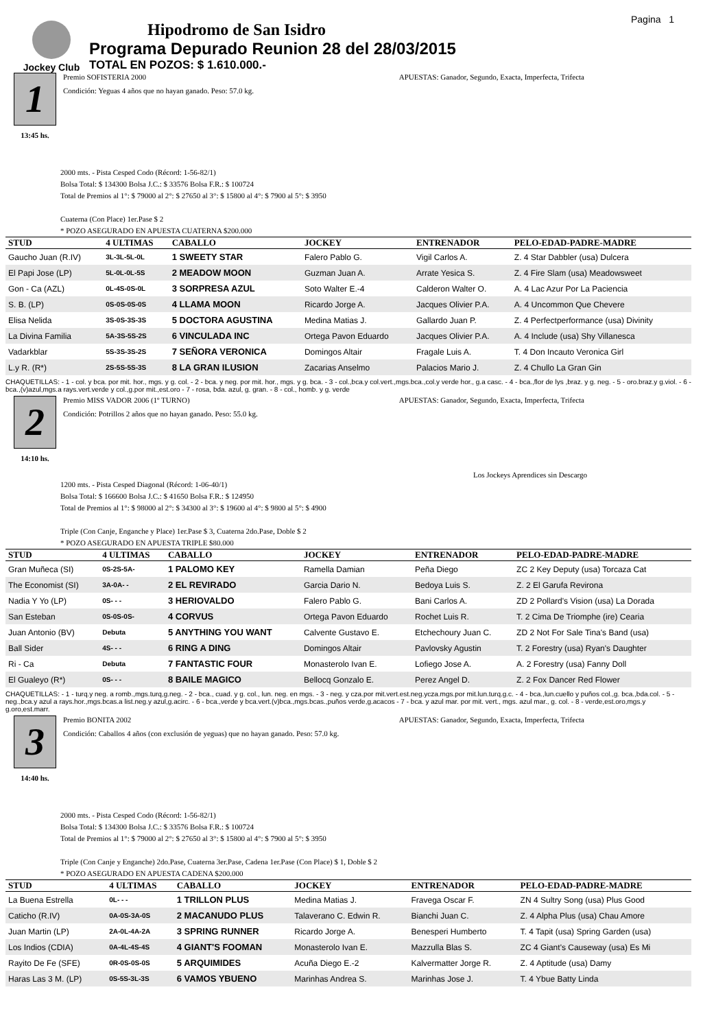Jockey Club
Hipodromo de San Isidro
Programa Depurado Reunion 28 del 28/03/2015
TOTAL EN POZOS: $ 1.610.000.-
Pagina 1
1
13:45 hs.
Premio SOFISTERIA 2000 APUESTAS: Ganador, Segundo, Exacta, Imperfecta, Trifecta
Condición: Yeguas 4 años que no hayan ganado. Peso: 57.0 kg.
2000 mts. - Pista Cesped Codo (Récord: 1-56-82/1)
Bolsa Total: $ 134300 Bolsa J.C.: $ 33576 Bolsa F.R.: $ 100724
Total de Premios al 1°: $ 79000 al 2°: $ 27650 al 3°: $ 15800 al 4°: $ 7900 al 5°: $ 3950
Cuaterna (Con Place) 1er.Pase $ 2
* POZO ASEGURADO EN APUESTA CUATERNA $200.000
| STUD | 4 ULTIMAS | CABALLO | JOCKEY | ENTRENADOR | PELO-EDAD-PADRE-MADRE |
| --- | --- | --- | --- | --- | --- |
| Gaucho Juan (R.IV) | 3L-3L-5L-0L | 1 SWEETY STAR | Falero Pablo G. | Vigil Carlos A. | Z. 4 Star Dabbler (usa) Dulcera |
| El Papi Jose (LP) | 5L-0L-0L-5S | 2 MEADOW MOON | Guzman Juan A. | Arrate Yesica S. | Z. 4 Fire Slam (usa) Meadowsweet |
| Gon - Ca (AZL) | 0L-4S-0S-0L | 3 SORPRESA AZUL | Soto Walter E.-4 | Calderon Walter O. | A. 4 Lac Azur Por La Paciencia |
| S. B. (LP) | 0S-0S-0S-0S | 4 LLAMA MOON | Ricardo Jorge A. | Jacques Olivier P.A. | A. 4 Uncommon Que Chevere |
| Elisa Nelida | 3S-0S-3S-3S | 5 DOCTORA AGUSTINA | Medina Matias J. | Gallardo Juan P. | Z. 4 Perfectperformance (usa) Divinity |
| La Divina Familia | 5A-3S-5S-2S | 6 VINCULADA INC | Ortega Pavon Eduardo | Jacques Olivier P.A. | A. 4 Include (usa) Shy Villanesca |
| Vadarkblar | 5S-3S-3S-2S | 7 SEÑORA VERONICA | Domingos Altair | Fragale Luis A. | T. 4 Don Incauto Veronica Girl |
| L.y R. (R*) | 2S-5S-5S-3S | 8 LA GRAN ILUSION | Zacarias Anselmo | Palacios Mario J. | Z. 4 Chullo La Gran Gin |
CHAQUETILLAS: - 1 - col. y bca. por mit. hor., mgs. y g. col. - 2 - bca. y neg. por mit. hor., mgs. y g. bca. - 3 - col.,bca.y col.vert.,mgs.bca.,col.y verde hor., g.a casc. - 4 - bca.,flor de lys ,braz. y g. neg. - 5 - oro.braz.y g.viol. - 6 - bca.,(v)azul,mgs.a rays.vert.verde y col.,g.por mit.,est.oro - 7 - rosa, bda. azul, g. gran. - 8 - col., homb. y g. verde
2
14:10 hs.
Premio MISS VADOR 2006 (1º TURNO) APUESTAS: Ganador, Segundo, Exacta, Imperfecta, Trifecta
Condición: Potrillos 2 años que no hayan ganado. Peso: 55.0 kg.
Los Jockeys Aprendices sin Descargo
1200 mts. - Pista Cesped Diagonal (Récord: 1-06-40/1)
Bolsa Total: $ 166600 Bolsa J.C.: $ 41650 Bolsa F.R.: $ 124950
Total de Premios al 1°: $ 98000 al 2°: $ 34300 al 3°: $ 19600 al 4°: $ 9800 al 5°: $ 4900
Triple (Con Canje, Enganche y Place) 1er.Pase $ 3, Cuaterna 2do.Pase, Doble $ 2
* POZO ASEGURADO EN APUESTA TRIPLE $80.000
| STUD | 4 ULTIMAS | CABALLO | JOCKEY | ENTRENADOR | PELO-EDAD-PADRE-MADRE |
| --- | --- | --- | --- | --- | --- |
| Gran Muñeca (SI) | 0S-2S-5A- | 1 PALOMO KEY | Ramella Damian | Peña Diego | ZC 2 Key Deputy (usa) Torcaza Cat |
| The Economist (SI) | 3A-0A- - | 2 EL REVIRADO | Garcia Dario N. | Bedoya Luis S. | Z. 2 El Garufa Revirona |
| Nadia Y Yo (LP) | 0S- - - | 3 HERIOVALDO | Falero Pablo G. | Bani Carlos A. | ZD 2 Pollard's Vision (usa) La Dorada |
| San Esteban | 0S-0S-0S- | 4 CORVUS | Ortega Pavon Eduardo | Rochet Luis R. | T. 2 Cima De Triomphe (ire) Cearia |
| Juan Antonio (BV) | Debuta | 5 ANYTHING YOU WANT | Calvente Gustavo E. | Etchechoury Juan C. | ZD 2 Not For Sale Tina's Band (usa) |
| Ball Sider | 4S- - - | 6 RING A DING | Domingos Altair | Pavlovsky Agustin | T. 2 Forestry (usa) Ryan's Daughter |
| Ri - Ca | Debuta | 7 FANTASTIC FOUR | Monasterolo Ivan E. | Lofiego Jose A. | A. 2 Forestry (usa) Fanny Doll |
| El Gualeyo (R*) | 0S- - - | 8 BAILE MAGICO | Bellocq Gonzalo E. | Perez Angel D. | Z. 2 Fox Dancer Red Flower |
CHAQUETILLAS: - 1 - turq.y neg. a romb.,mgs.turq,g.neg. - 2 - bca., cuad. y g. col., lun. neg. en mgs. - 3 - neg. y cza.por mit.vert.est.neg.ycza.mgs.por mit.lun.turq.g.c. - 4 - bca.,lun.cuello y puños col.,g. bca.,bda.col. - 5 - neg.,bca.y azul a rays.hor.,mgs.bcas.a list.neg.y azul,g.acirc. - 6 - bca.,verde y bca.vert.(v)bca.,mgs.bcas.,puños verde,g.acacos - 7 - bca. y azul mar. por mit. vert., mgs. azul mar., g. col. - 8 - verde,est.oro,mgs.y g.oro,est.marr.
3
14:40 hs.
Premio BONITA 2002 APUESTAS: Ganador, Segundo, Exacta, Imperfecta, Trifecta
Condición: Caballos 4 años (con exclusión de yeguas) que no hayan ganado. Peso: 57.0 kg.
2000 mts. - Pista Cesped Codo (Récord: 1-56-82/1)
Bolsa Total: $ 134300 Bolsa J.C.: $ 33576 Bolsa F.R.: $ 100724
Total de Premios al 1°: $ 79000 al 2°: $ 27650 al 3°: $ 15800 al 4°: $ 7900 al 5°: $ 3950
Triple (Con Canje y Enganche) 2do.Pase, Cuaterna 3er.Pase, Cadena 1er.Pase (Con Place) $ 1, Doble $ 2
* POZO ASEGURADO EN APUESTA CADENA $200.000
| STUD | 4 ULTIMAS | CABALLO | JOCKEY | ENTRENADOR | PELO-EDAD-PADRE-MADRE |
| --- | --- | --- | --- | --- | --- |
| La Buena Estrella | 0L- - - | 1 TRILLON PLUS | Medina Matias J. | Fravega Oscar F. | ZN 4 Sultry Song (usa) Plus Good |
| Caticho (R.IV) | 0A-0S-3A-0S | 2 MACANUDO PLUS | Talaverano C. Edwin R. | Bianchi Juan C. | Z. 4 Alpha Plus (usa) Chau Amore |
| Juan Martin (LP) | 2A-0L-4A-2A | 3 SPRING RUNNER | Ricardo Jorge A. | Benesperi Humberto | T. 4 Tapit (usa) Spring Garden (usa) |
| Los Indios (CDIA) | 0A-4L-4S-4S | 4 GIANT'S FOOMAN | Monasterolo Ivan E. | Mazzulla Blas S. | ZC 4 Giant's Causeway (usa) Es Mi |
| Rayito De Fe (SFE) | 0R-0S-0S-0S | 5 ARQUIMIDES | Acuña Diego E.-2 | Kalvermatter Jorge R. | Z. 4 Aptitude (usa) Damy |
| Haras Las 3 M. (LP) | 0S-5S-3L-3S | 6 VAMOS YBUENO | Marinhas Andrea S. | Marinhas Jose J. | T. 4 Ybue Batty Linda |